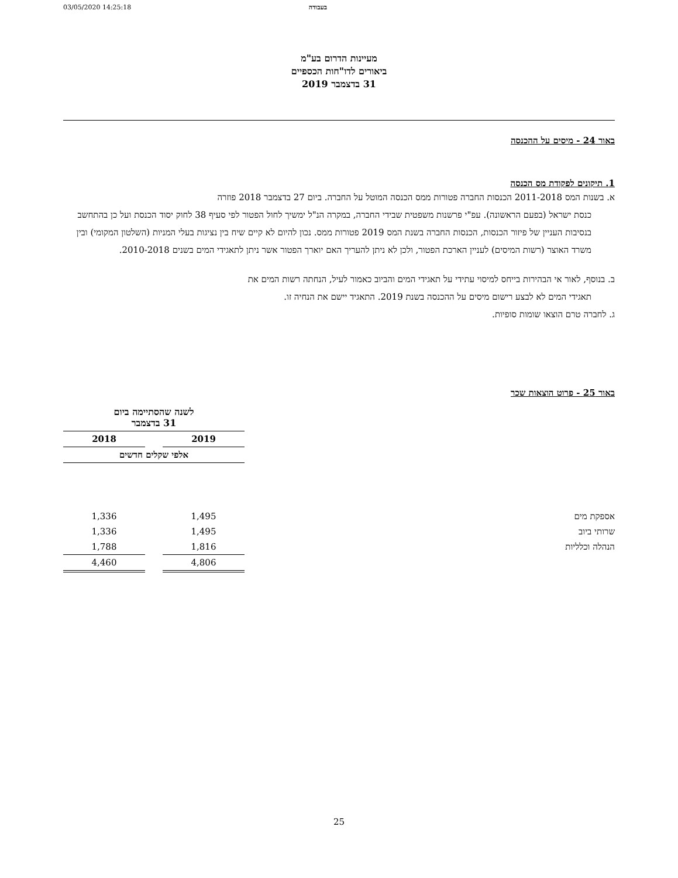03/05/2020 14:25:18 בעבודה
מעיינות הדרום בע"מ
ביאורים לדו"חות הכספיים
31 בדצמבר 2019
באור 24 - מיסים על ההכנסה
1. תיקונים לפקודת מס הכנסה
א. בשנות המס 2011-2018 הכנסות החברה פטורות ממס הכנסה המוטל על החברה. ביום 27 בדצמבר 2018 פוזרה
כנסת ישראל (בפעם הראשונה). עפ"י פרשנות משפטית שבידי החברה, במקרה הנ"ל ימשיך לחול הפטור לפי סעיף 38 לחוק יסוד הכנסת ועל כן בהתחשב בנסיבות העניין של פיזור הכנסות, הכנסות החברה בשנת המס 2019 פטורות ממס. נכון להיום לא קיים שיח בין נציגות בעלי המניות (השלטון המקומי) ובין משרד האוצר (רשות המיסים) לעניין הארכת הפטור, ולכן לא ניתן להעריך האם יוארך הפטור אשר ניתן לתאגידי המים בשנים 2010-2018.
ב. בנוסף, לאור אי הבהירות בייחס למיסוי עתידי על תאגידי המים והביוב כאמור לעיל, הנחתה רשות המים את
תאגידי המים לא לבצע רישום מיסים על ההכנסה בשנת 2019. התאגיד יישם את הנחיה זו.
ג. לחברה טרם הוצאו שומות סופיות.
באור 25 - פרוט הוצאות שכר
| | לשנה שהסתיימה ביום 31 בדצמבר | | |
| | 2019 | | 2018 |
| | אלפי שקלים חדשים | | |
| אספקת מים | 1,495 | | 1,336 |
| שרותי ביוב | 1,495 | | 1,336 |
| הנהלה וכלליות | 1,816 | | 1,788 |
| | 4,806 | | 4,460 |
25